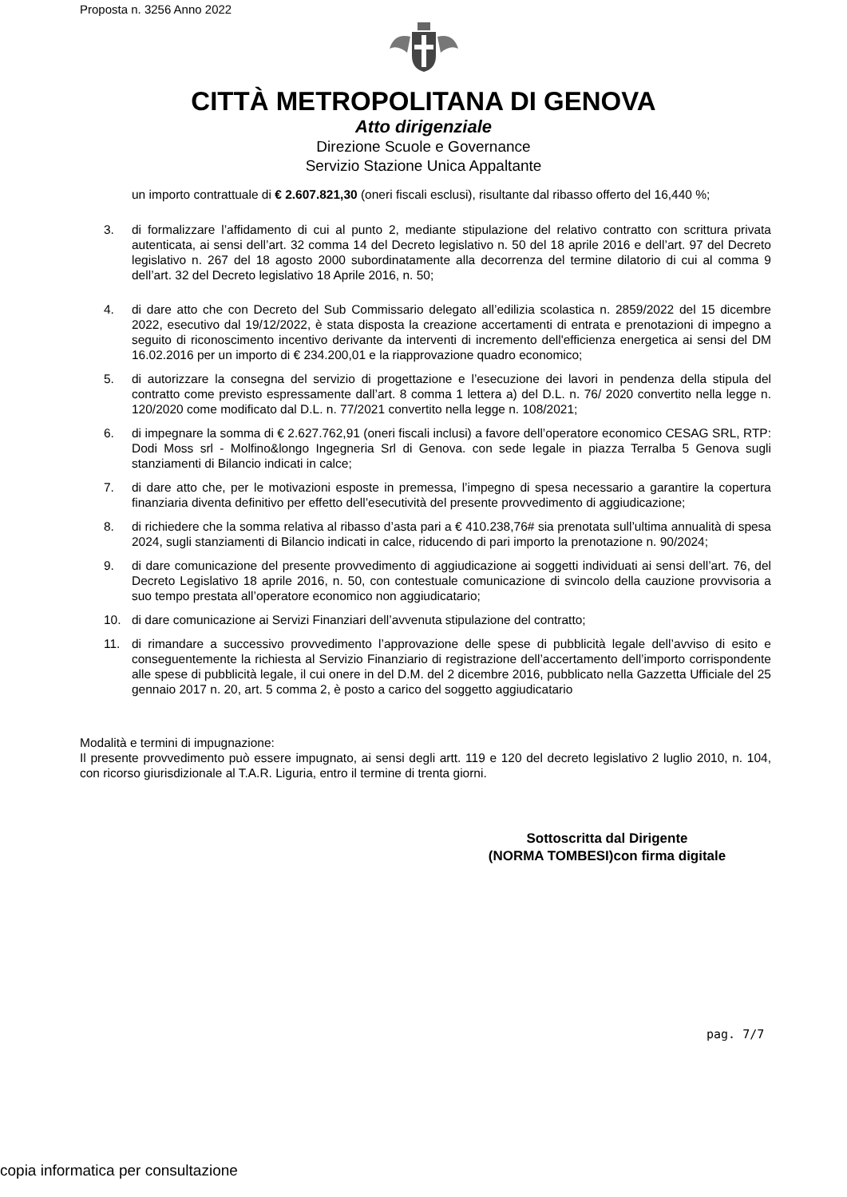Proposta n. 3256 Anno 2022
CITTÀ METROPOLITANA DI GENOVA
Atto dirigenziale
Direzione Scuole e Governance
Servizio Stazione Unica Appaltante
un importo contrattuale di € 2.607.821,30 (oneri fiscali esclusi), risultante dal ribasso offerto del 16,440 %;
3. di formalizzare l’affidamento di cui al punto 2, mediante stipulazione del relativo contratto con scrittura privata autenticata, ai sensi dell’art. 32 comma 14 del Decreto legislativo n. 50 del 18 aprile 2016 e dell’art. 97 del Decreto legislativo n. 267 del 18 agosto 2000 subordinatamente alla decorrenza del termine dilatorio di cui al comma 9 dell’art. 32 del Decreto legislativo 18 Aprile 2016, n. 50;
4. di dare atto che con Decreto del Sub Commissario delegato all’edilizia scolastica n. 2859/2022 del 15 dicembre 2022, esecutivo dal 19/12/2022, è stata disposta la creazione accertamenti di entrata e prenotazioni di impegno a seguito di riconoscimento incentivo derivante da interventi di incremento dell'efficienza energetica ai sensi del DM 16.02.2016 per un importo di € 234.200,01 e la riapprovazione quadro economico;
5. di autorizzare la consegna del servizio di progettazione e l’esecuzione dei lavori in pendenza della stipula del contratto come previsto espressamente dall’art. 8 comma 1 lettera a) del D.L. n. 76/ 2020 convertito nella legge n. 120/2020 come modificato dal D.L. n. 77/2021 convertito nella legge n. 108/2021;
6. di impegnare la somma di € 2.627.762,91 (oneri fiscali inclusi) a favore dell’operatore economico CESAG SRL, RTP: Dodi Moss srl - Molfino&longo Ingegneria Srl di Genova. con sede legale in piazza Terralba 5 Genova sugli stanziamenti di Bilancio indicati in calce;
7. di dare atto che, per le motivazioni esposte in premessa, l’impegno di spesa necessario a garantire la copertura finanziaria diventa definitivo per effetto dell’esecutività del presente provvedimento di aggiudicazione;
8. di richiedere che la somma relativa al ribasso d’asta pari a € 410.238,76# sia prenotata sull’ultima annualità di spesa 2024, sugli stanziamenti di Bilancio indicati in calce, riducendo di pari importo la prenotazione n. 90/2024;
9. di dare comunicazione del presente provvedimento di aggiudicazione ai soggetti individuati ai sensi dell’art. 76, del Decreto Legislativo 18 aprile 2016, n. 50, con contestuale comunicazione di svincolo della cauzione provvisoria a suo tempo prestata all’operatore economico non aggiudicatario;
10. di dare comunicazione ai Servizi Finanziari dell’avvenuta stipulazione del contratto;
11. di rimandare a successivo provvedimento l’approvazione delle spese di pubblicità legale dell’avviso di esito e conseguentemente la richiesta al Servizio Finanziario di registrazione dell’accertamento dell’importo corrispondente alle spese di pubblicità legale, il cui onere in del D.M. del 2 dicembre 2016, pubblicato nella Gazzetta Ufficiale del 25 gennaio 2017 n. 20, art. 5 comma 2, è posto a carico del soggetto aggiudicatario
Modalità e termini di impugnazione:
Il presente provvedimento può essere impugnato, ai sensi degli artt. 119 e 120 del decreto legislativo 2 luglio 2010, n. 104, con ricorso giurisdizionale al T.A.R. Liguria, entro il termine di trenta giorni.
Sottoscritta dal Dirigente
(NORMA TOMBESI)con firma digitale
pag. 7/7
copia informatica per consultazione